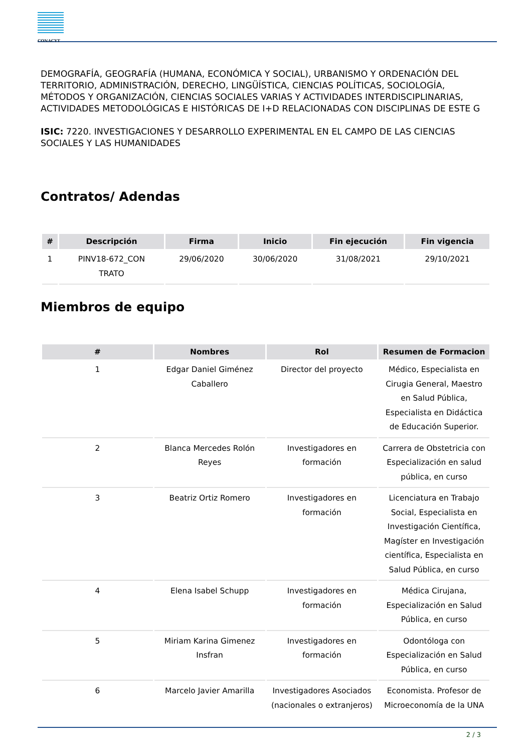CONACYT
DEMOGRAFÍA, GEOGRAFÍA (HUMANA, ECONÓMICA Y SOCIAL), URBANISMO Y ORDENACIÓN DEL TERRITORIO, ADMINISTRACIÓN, DERECHO, LINGÜÍSTICA, CIENCIAS POLÍTICAS, SOCIOLOGÍA, MÉTODOS Y ORGANIZACIÓN, CIENCIAS SOCIALES VARIAS Y ACTIVIDADES INTERDISCIPLINARIAS, ACTIVIDADES METODOLÓGICAS E HISTÓRICAS DE I+D RELACIONADAS CON DISCIPLINAS DE ESTE G
ISIC: 7220. INVESTIGACIONES Y DESARROLLO EXPERIMENTAL EN EL CAMPO DE LAS CIENCIAS SOCIALES Y LAS HUMANIDADES
Contratos/ Adendas
| # | Descripción | Firma | Inicio | Fin ejecución | Fin vigencia |
| --- | --- | --- | --- | --- | --- |
| 1 | PINV18-672_CON TRATO | 29/06/2020 | 30/06/2020 | 31/08/2021 | 29/10/2021 |
Miembros de equipo
| # | Nombres | Rol | Resumen de Formacion |
| --- | --- | --- | --- |
| 1 | Edgar Daniel Giménez Caballero | Director del proyecto | Médico, Especialista en Cirugia General, Maestro en Salud Pública, Especialista en Didáctica de Educación Superior. |
| 2 | Blanca Mercedes Rolón Reyes | Investigadores en formación | Carrera de Obstetricia con Especialización en salud pública, en curso |
| 3 | Beatriz Ortiz Romero | Investigadores en formación | Licenciatura en Trabajo Social, Especialista en Investigación Científica, Magíster en Investigación científica, Especialista en Salud Pública, en curso |
| 4 | Elena Isabel Schupp | Investigadores en formación | Médica Cirujana, Especialización en Salud Pública, en curso |
| 5 | Miriam Karina Gimenez Insfran | Investigadores en formación | Odontóloga con Especialización en Salud Pública, en curso |
| 6 | Marcelo Javier Amarilla | Investigadores Asociados (nacionales o extranjeros) | Economista. Profesor de Microeconomía de la UNA |
2 / 3